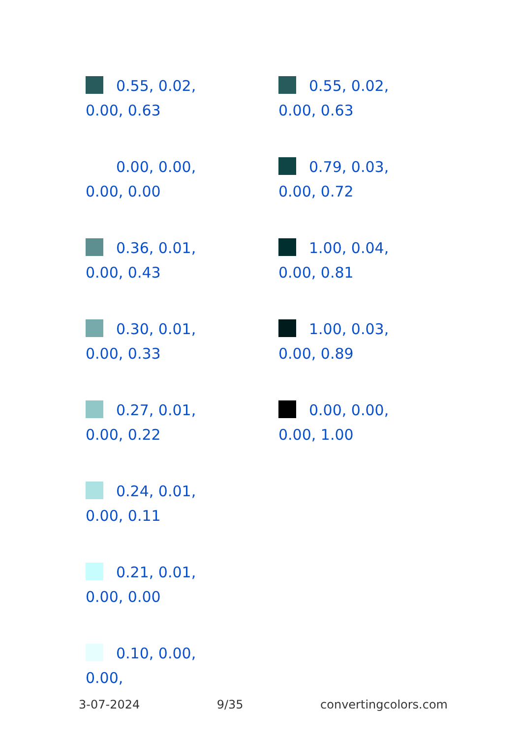0.55, 0.02, 0.00, 0.63
0.00, 0.00, 0.00, 0.00
0.36, 0.01, 0.00, 0.43
0.30, 0.01, 0.00, 0.33
0.27, 0.01, 0.00, 0.22
0.24, 0.01, 0.00, 0.11
0.21, 0.01, 0.00, 0.00
0.10, 0.00, 0.00,
0.55, 0.02, 0.00, 0.63
0.79, 0.03, 0.00, 0.72
1.00, 0.04, 0.00, 0.81
1.00, 0.03, 0.00, 0.89
0.00, 0.00, 0.00, 1.00
3-07-2024 9/35 convertingcolors.com